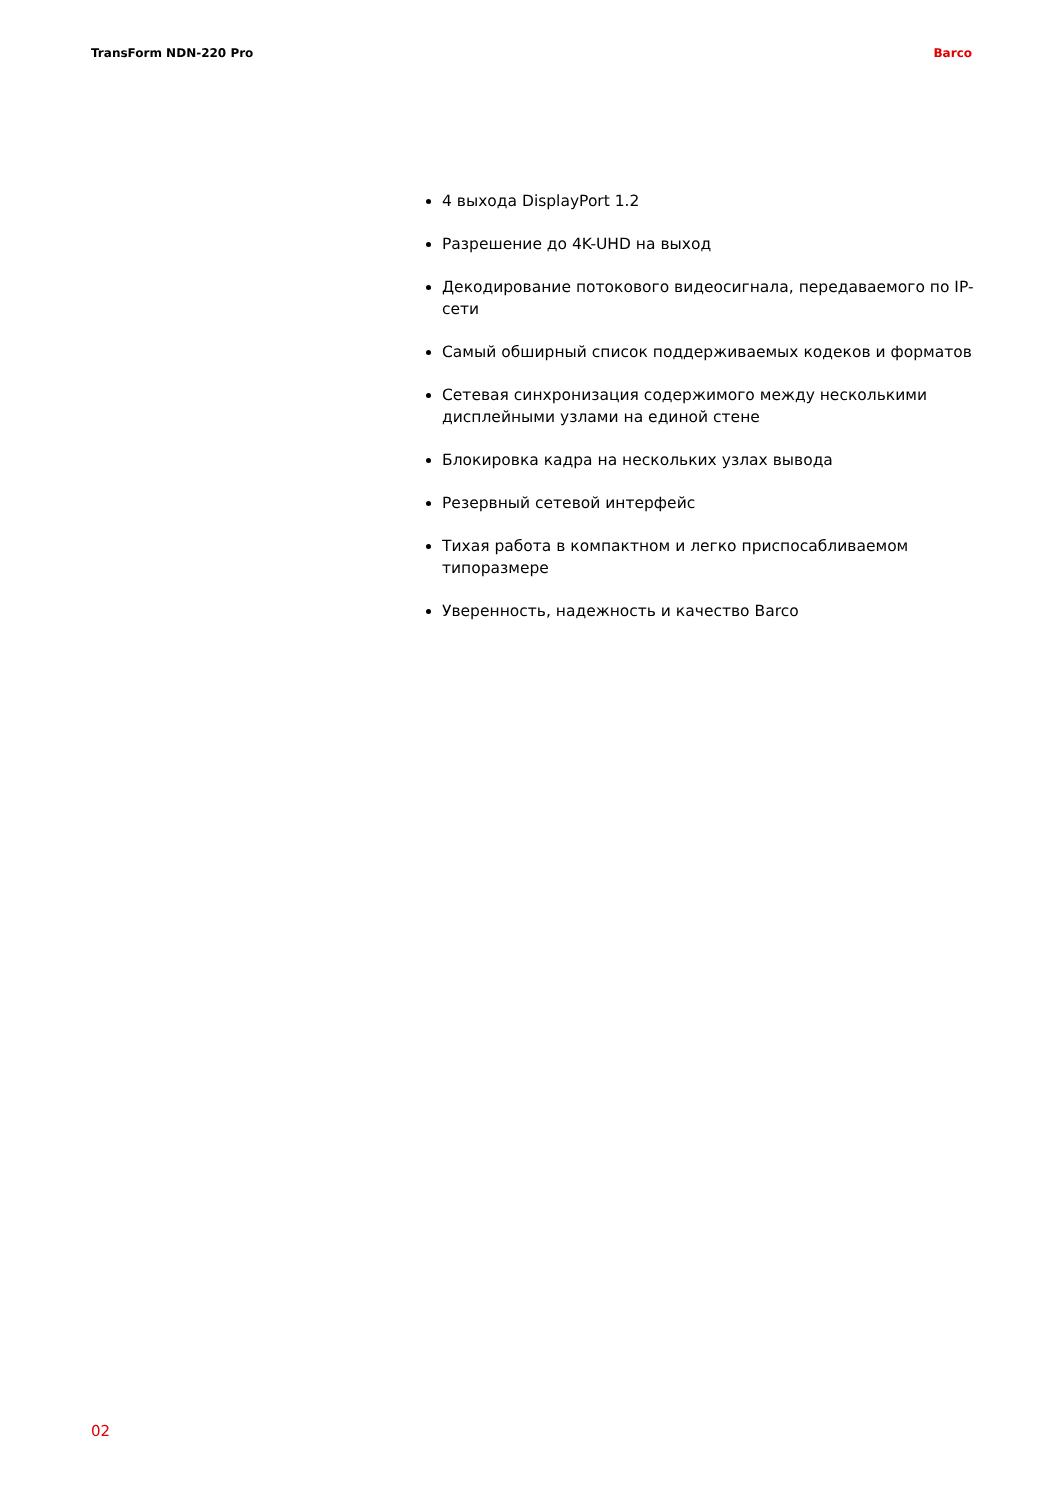TransForm NDN-220 Pro Barco
4 выхода DisplayPort 1.2
Разрешение до 4K-UHD на выход
Декодирование потокового видеосигнала, передаваемого по IP-сети
Самый обширный список поддерживаемых кодеков и форматов
Сетевая синхронизация содержимого между несколькими дисплейными узлами на единой стене
Блокировка кадра на нескольких узлах вывода
Резервный сетевой интерфейс
Тихая работа в компактном и легко приспосабливаемом типоразмере
Уверенность, надежность и качество Barco
02